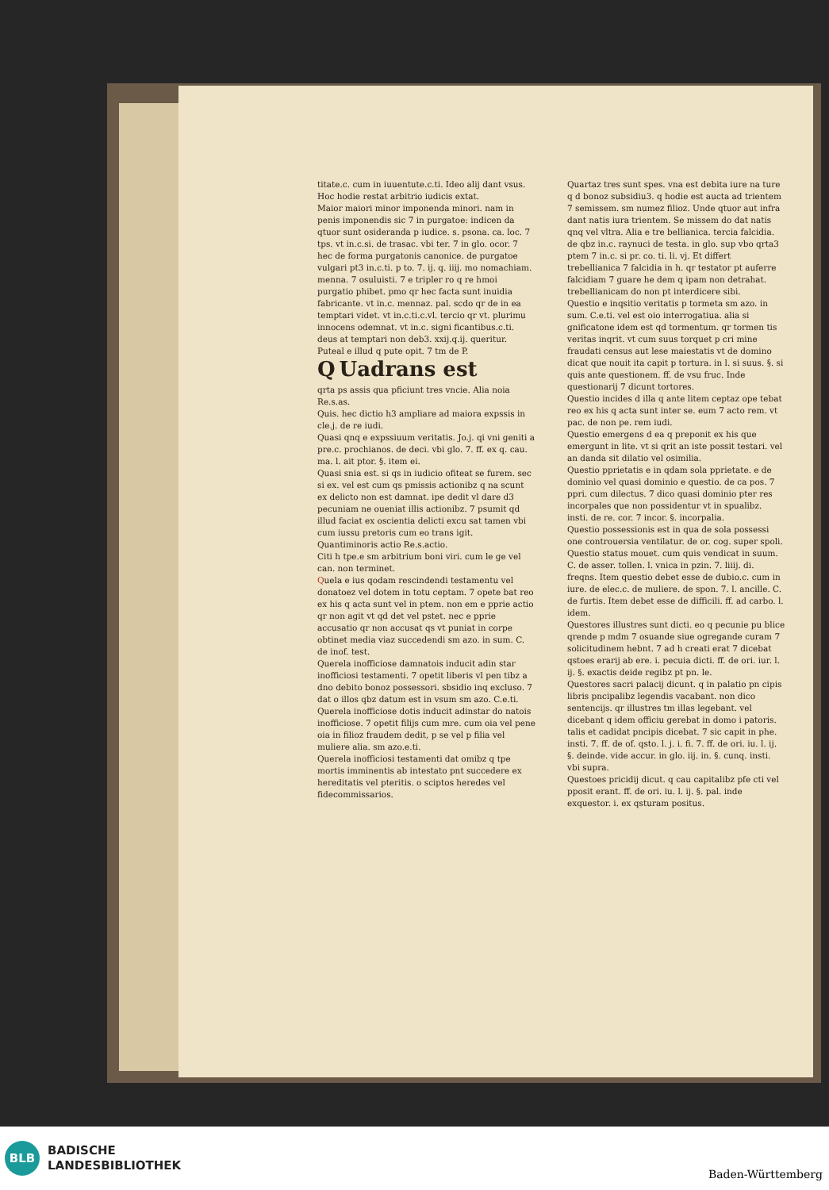titate.c. cum in iuuentute.c.ti. Ideo alij dant vsus. Hoc hodie restat arbitrio iudicis extat.
Maior maiori minor imponenda minori. nam in penis imponendis sic 7 in purgatoe: indicen da qtuor sunt osideranda p iudice. s. psona. ca. loc. 7 tps. vt in.c.si. de trasac. vbi ter. 7 in glo. ocor. 7 hec de forma purgatonis canonice. de purgatoe vulgari pt3 in.c.ti. p to. 7. ij. q. iiij. mo nomachiam. menna. 7 osuluisti. 7 e tripler ro q re hmoi purgatio phibet. pmo qr hec facta sunt inuidia fabricante. vt in.c. mennaz. pal. scdo qr de in ea temptari videt. vt in.c.ti.c.vl. tercio qr vt. plurimu innocens odemnat. vt in.c. signi ficantibus.c.ti. deus at temptari non deb3. xxij.q.ij. queritur.
Puteal e illud q pute opit. 7 tm de P.
Q Uadrans est
qrta ps assis qua pficiunt tres vncie. Alia noia Re.s.as.
Quis. hec dictio h3 ampliare ad maiora expssis in cle.j. de re iudi.
Quasi qnq e expssiuum veritatis. Jo.j. qi vni geniti a pre.c. prochianos. de deci. vbi glo. 7. ff. ex q. cau. ma. l. ait ptor. §. item ei.
Quasi snia est. si qs in iudicio ofiteat se furem. sec si ex. vel est cum qs pmissis actionibz q na scunt ex delicto non est damnat. ipe dedit vl dare d3 pecuniam ne oueniat illis actionibz. 7 psumit qd illud faciat ex oscientia delicti excu sat tamen vbi cum iussu pretoris cum eo trans igit.
Quantiminoris actio Re.s.actio.
Citi h tpe.e sm arbitrium boni viri. cum le ge vel can. non terminet.
Quela e ius qodam rescindendi testamentu vel donatoez vel dotem in totu ceptam. 7 opete bat reo ex his q acta sunt vel in ptem. non em e pprie actio qr non agit vt qd det vel pstet. nec e pprie accusatio qr non accusat qs vt puniat in corpe obtinet media viaz succedendi sm azo. in sum. C. de inof. test.
Querela inofficiose damnatois inducit adin star inofficiosi testamenti. 7 opetit liberis vl pen tibz a dno debito bonoz possessori. sbsidio inq excluso. 7 dat o illos qbz datum est in vsum sm azo. C.e.ti.
Querela inofficiose dotis inducit adinstar do natois inofficiose. 7 opetit filijs cum mre. cum oia vel pene oia in filioz fraudem dedit, p se vel p filia vel muliere alia. sm azo.e.ti.
Querela inofficiosi testamenti dat omibz q tpe mortis imminentis ab intestato pnt succedere ex hereditatis vel pteritis. o sciptos heredes vel fidecommissarios.
Quartaz tres sunt spes. vna est debita iure na ture q d bonoz subsidiu3. q hodie est aucta ad trientem 7 semissem. sm numez filioz. Unde qtuor aut infra dant natis iura trientem. Se missem do dat natis qnq vel vltra. Alia e tre bellianica. tercia falcidia. de qbz in.c. raynuci de testa. in glo. sup vbo qrta3 ptem 7 in.c. si pr. co. ti. li. vj. Et differt trebellianica 7 falcidia in h. qr testator pt auferre falcidiam 7 guare he dem q ipam non detrahat. trebellianicam do non pt interdicere sibi.
Questio e inqsitio veritatis p tormeta sm azo. in sum. C.e.ti. vel est oio interrogatiua. alia si gnificatone idem est qd tormentum. qr tormen tis veritas inqrit. vt cum suus torquet p cri mine fraudati census aut lese maiestatis vt de domino dicat que nouit ita capit p tortura. in l. si suus. §. si quis ante questionem. ff. de vsu fruc. Inde questionarij 7 dicunt tortores.
Questio incides d illa q ante litem ceptaz ope tebat reo ex his q acta sunt inter se. eum 7 acto rem. vt pac. de non pe. rem iudi.
Questio emergens d ea q preponit ex his que emergunt in lite. vt si qrit an iste possit testari. vel an danda sit dilatio vel osimilia.
Questio pprietatis e in qdam sola pprietate. e de dominio vel quasi dominio e questio. de ca pos. 7 ppri. cum dilectus. 7 dico quasi dominio pter res incorpales que non possidentur vt in spualibz. insti. de re. cor. 7 incor. §. incorpalia.
Questio possessionis est in qua de sola possessi one controuersia ventilatur. de or. cog. super spoli.
Questio status mouet. cum quis vendicat in suum. C. de asser. tollen. l. vnica in pzin. 7. liiij. di. freqns. Item questio debet esse de dubio.c. cum in iure. de elec.c. de muliere. de spon. 7. l. ancille. C. de furtis. Item debet esse de difficili. ff. ad carbo. l. idem.
Questores illustres sunt dicti. eo q pecunie pu blice qrende p mdm 7 osuande siue ogregande curam 7 solicitudinem hebnt. 7 ad h creati erat 7 dicebat qstoes erarij ab ere. i. pecuia dicti. ff. de ori. iur. l. ij. §. exactis deide regibz pt pn. le.
Questores sacri palacij dicunt. q in palatio pn cipis libris pncipalibz legendis vacabant. non dico sentencijs. qr illustres tm illas legebant. vel dicebant q idem officiu gerebat in domo i patoris. talis et cadidat pncipis dicebat. 7 sic capit in phe. insti. 7. ff. de of. qsto. l. j. i. fi. 7. ff. de ori. iu. l. ij. §. deinde. vide accur. in glo. iij. in. §. cunq. insti. vbi supra.
Questoes pricidij dicut. q cau capitalibz pfe cti vel pposit erant. ff. de ori. iu. l. ij. §. pal. inde exquestor. i. ex qsturam positus.
BLB
BADISCHE
LANDESBIBLIOTHEK
Baden-Württemberg